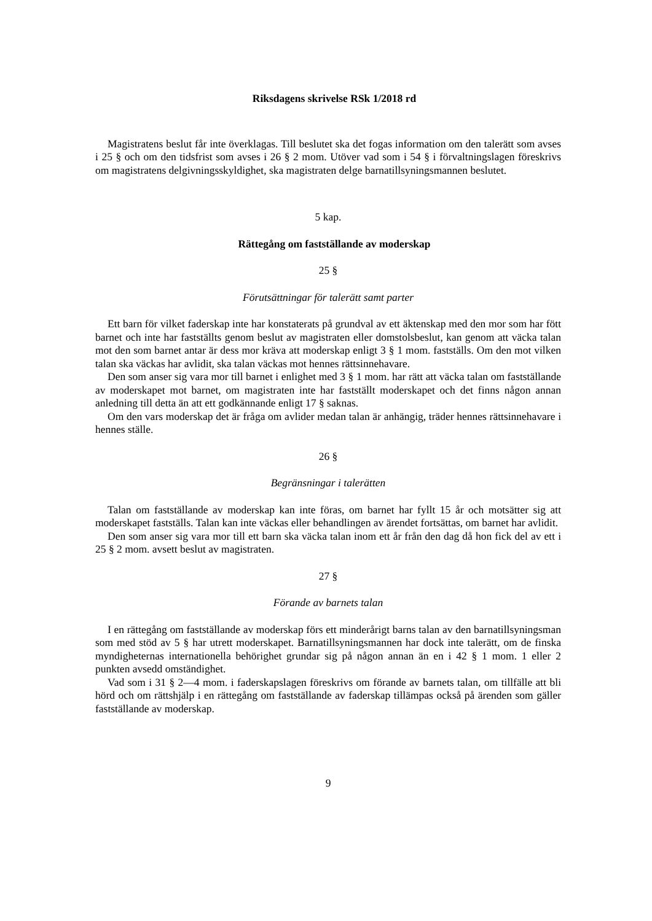Riksdagens skrivelse RSk 1/2018 rd
Magistratens beslut får inte överklagas. Till beslutet ska det fogas information om den talerätt som avses i 25 § och om den tidsfrist som avses i 26 § 2 mom. Utöver vad som i 54 § i förvaltningslagen föreskrivs om magistratens delgivningsskyldighet, ska magistraten delge barnatillsyningsmannen beslutet.
5 kap.
Rättegång om fastställande av moderskap
25 §
Förutsättningar för talerätt samt parter
Ett barn för vilket faderskap inte har konstaterats på grundval av ett äktenskap med den mor som har fött barnet och inte har fastställts genom beslut av magistraten eller domstolsbeslut, kan genom att väcka talan mot den som barnet antar är dess mor kräva att moderskap enligt 3 § 1 mom. fastställs. Om den mot vilken talan ska väckas har avlidit, ska talan väckas mot hennes rättsinnehavare.
Den som anser sig vara mor till barnet i enlighet med 3 § 1 mom. har rätt att väcka talan om fastställande av moderskapet mot barnet, om magistraten inte har fastställt moderskapet och det finns någon annan anledning till detta än att ett godkännande enligt 17 § saknas.
Om den vars moderskap det är fråga om avlider medan talan är anhängig, träder hennes rättsinnehavare i hennes ställe.
26 §
Begränsningar i talerätten
Talan om fastställande av moderskap kan inte föras, om barnet har fyllt 15 år och motsätter sig att moderskapet fastställs. Talan kan inte väckas eller behandlingen av ärendet fortsättas, om barnet har avlidit.
Den som anser sig vara mor till ett barn ska väcka talan inom ett år från den dag då hon fick del av ett i 25 § 2 mom. avsett beslut av magistraten.
27 §
Förande av barnets talan
I en rättegång om fastställande av moderskap förs ett minderårigt barns talan av den barnatillsyningsman som med stöd av 5 § har utrett moderskapet. Barnatillsyningsmannen har dock inte talerätt, om de finska myndigheternas internationella behörighet grundar sig på någon annan än en i 42 § 1 mom. 1 eller 2 punkten avsedd omständighet.
Vad som i 31 § 2—4 mom. i faderskapslagen föreskrivs om förande av barnets talan, om tillfälle att bli hörd och om rättshjälp i en rättegång om fastställande av faderskap tillämpas också på ärenden som gäller fastställande av moderskap.
9